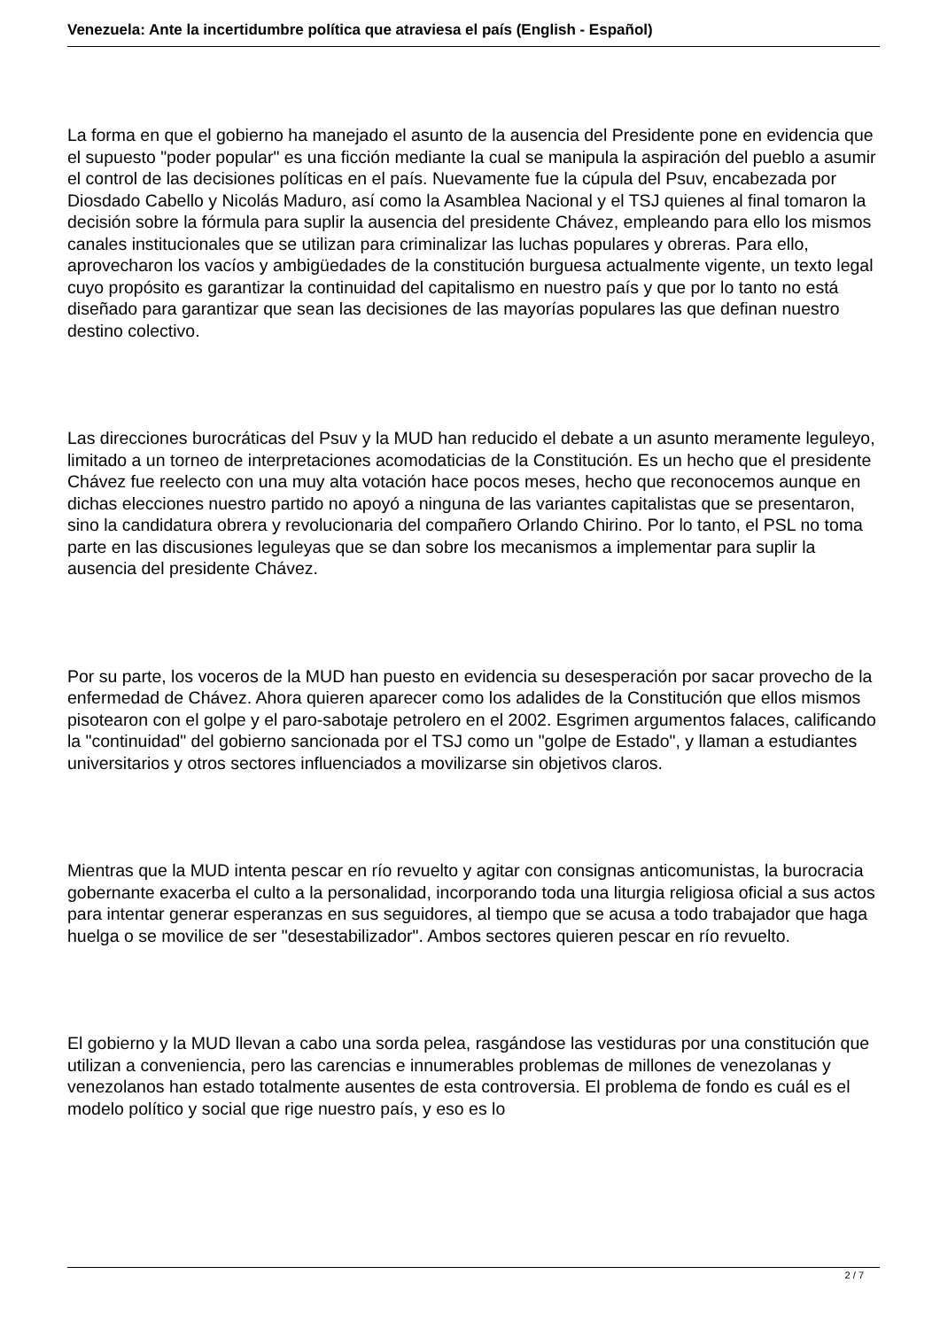Venezuela: Ante la incertidumbre política que atraviesa el país (English - Español)
La forma en que el gobierno ha manejado el asunto de la ausencia del Presidente pone en evidencia que el supuesto "poder popular" es una ficción mediante la cual se manipula la aspiración del pueblo a asumir el control de las decisiones políticas en el país. Nuevamente fue la cúpula del Psuv, encabezada por Diosdado Cabello y Nicolás Maduro, así como la Asamblea Nacional y el TSJ quienes al final tomaron la decisión sobre la fórmula para suplir la ausencia del presidente Chávez, empleando para ello los mismos canales institucionales que se utilizan para criminalizar las luchas populares y obreras. Para ello, aprovecharon los vacíos y ambigüedades de la constitución burguesa actualmente vigente, un texto legal cuyo propósito es garantizar la continuidad del capitalismo en nuestro país y que por lo tanto no está diseñado para garantizar que sean las decisiones de las mayorías populares las que definan nuestro destino colectivo.
Las direcciones burocráticas del Psuv y la MUD han reducido el debate a un asunto meramente leguleyo, limitado a un torneo de interpretaciones acomodaticias de la Constitución. Es un hecho que el presidente Chávez fue reelecto con una muy alta votación hace pocos meses, hecho que reconocemos aunque en dichas elecciones nuestro partido no apoyó a ninguna de las variantes capitalistas que se presentaron, sino la candidatura obrera y revolucionaria del compañero Orlando Chirino. Por lo tanto, el PSL no toma parte en las discusiones leguleyas que se dan sobre los mecanismos a implementar para suplir la ausencia del presidente Chávez.
Por su parte, los voceros de la MUD han puesto en evidencia su desesperación por sacar provecho de la enfermedad de Chávez. Ahora quieren aparecer como los adalides de la Constitución que ellos mismos pisotearon con el golpe y el paro-sabotaje petrolero en el 2002. Esgrimen argumentos falaces, calificando la "continuidad" del gobierno sancionada por el TSJ como un "golpe de Estado", y llaman a estudiantes universitarios y otros sectores influenciados a movilizarse sin objetivos claros.
Mientras que la MUD intenta pescar en río revuelto y agitar con consignas anticomunistas, la burocracia gobernante exacerba el culto a la personalidad, incorporando toda una liturgia religiosa oficial a sus actos para intentar generar esperanzas en sus seguidores, al tiempo que se acusa a todo trabajador que haga huelga o se movilice de ser "desestabilizador". Ambos sectores quieren pescar en río revuelto.
El gobierno y la MUD llevan a cabo una sorda pelea, rasgándose las vestiduras por una constitución que utilizan a conveniencia, pero las carencias e innumerables problemas de millones de venezolanas y venezolanos han estado totalmente ausentes de esta controversia. El problema de fondo es cuál es el modelo político y social que rige nuestro país, y eso es lo
2 / 7